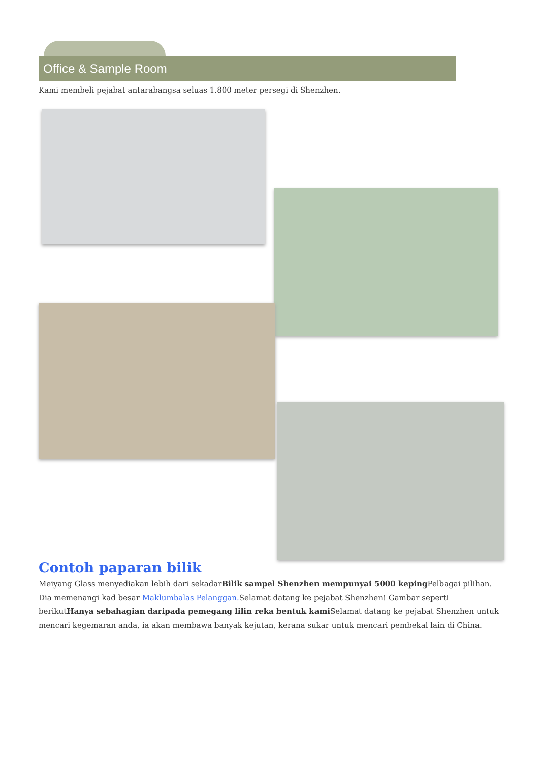Office & Sample Room
Kami membeli pejabat antarabangsa seluas 1.800 meter persegi di Shenzhen.
Contoh paparan bilik
Meiyang Glass menyediakan lebih dari sekadarBilik sampel Shenzhen mempunyai 5000 keping Pelbagai pilihan. Dia memenangi kad besar Maklumbalas Pelanggan. Selamat datang ke pejabat Shenzhen! Gambar seperti berikutHanya sebahagian daripada pemegang lilin reka bentuk kami Selamat datang ke pejabat Shenzhen untuk mencari kegemaran anda, ia akan membawa banyak kejutan, kerana sukar untuk mencari pembekal lain di China.